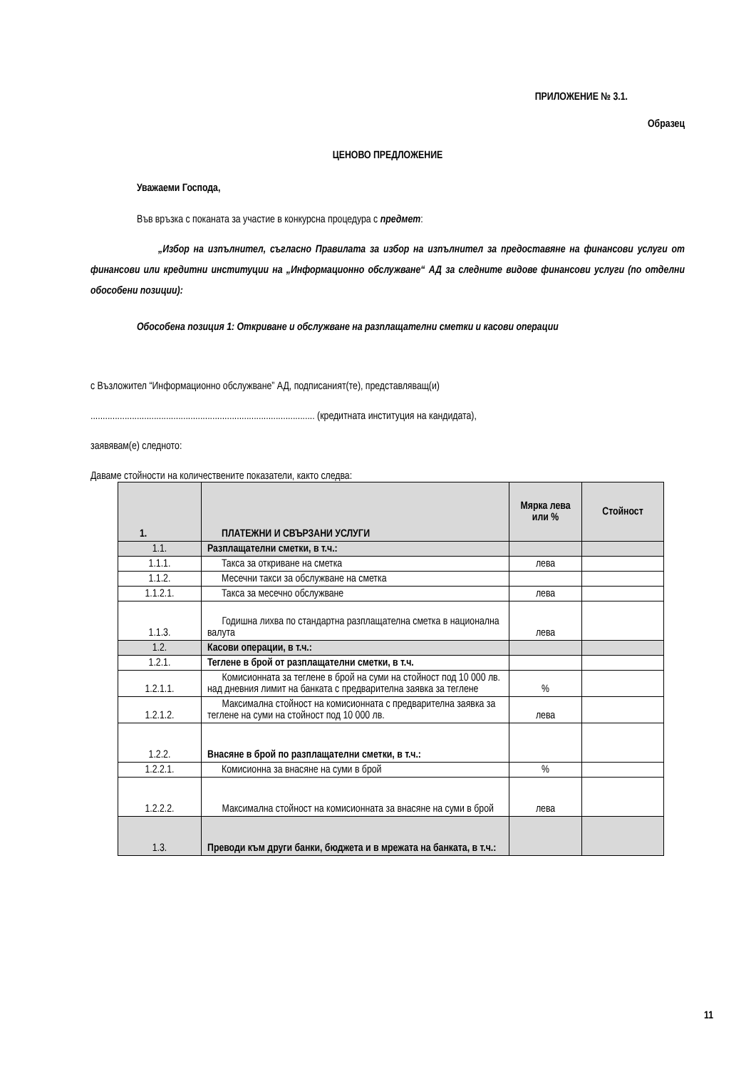ПРИЛОЖЕНИЕ № 3.1.
Образец
ЦЕНОВО ПРЕДЛОЖЕНИЕ
Уважаеми Господа,
Във връзка с поканата за участие в конкурсна процедура с предмет:
„Избор на изпълнител, съгласно Правилата за избор на изпълнител за предоставяне на финансови услуги от финансови или кредитни институции на „Информационно обслужване“ АД за следните видове финансови услуги (по отделни обособени позиции):
Обособена позиция 1: Откриване и обслужване на разплащателни сметки и касови операции
с Възложител “Информационно обслужване” АД, подписаният(те), представляващ(и)
............................................................................................ (кредитната институция на кандидата),
заявявам(е) следното:
Даваме стойности на количествените показатели, както следва:
| 1. | ПЛАТЕЖНИ И СВЪРЗАНИ УСЛУГИ | Мярка лева или % | Стойност |
| --- | --- | --- | --- |
| 1.1. | Разплащателни сметки, в т.ч.: | | |
| 1.1.1. | Такса за откриване на сметка | лева | |
| 1.1.2. | Месечни такси за обслужване на сметка | | |
| 1.1.2.1. | Такса за месечно обслужване | лева | |
| 1.1.3. | Годишна лихва по стандартна разплащателна сметка в национална валута | лева | |
| 1.2. | Касови операции, в т.ч.: | | |
| 1.2.1. | Теглене в брой от разплащателни сметки, в т.ч. | | |
| 1.2.1.1. | Комисионната за теглене в брой на суми на стойност под 10 000 лв. над дневния лимит на банката с предварителна заявка за теглене | % | |
| 1.2.1.2. | Максимална стойност на комисионната с предварителна заявка за теглене на суми на стойност под 10 000 лв. | лева | |
| 1.2.2. | Внасяне в брой по разплащателни сметки, в т.ч.: | | |
| 1.2.2.1. | Комисионна за внасяне на суми в брой | % | |
| 1.2.2.2. | Максимална стойност на комисионната за внасяне на суми в брой | лева | |
| 1.3. | Преводи към други банки, бюджета и в мрежата на банката, в т.ч.: | | |
11